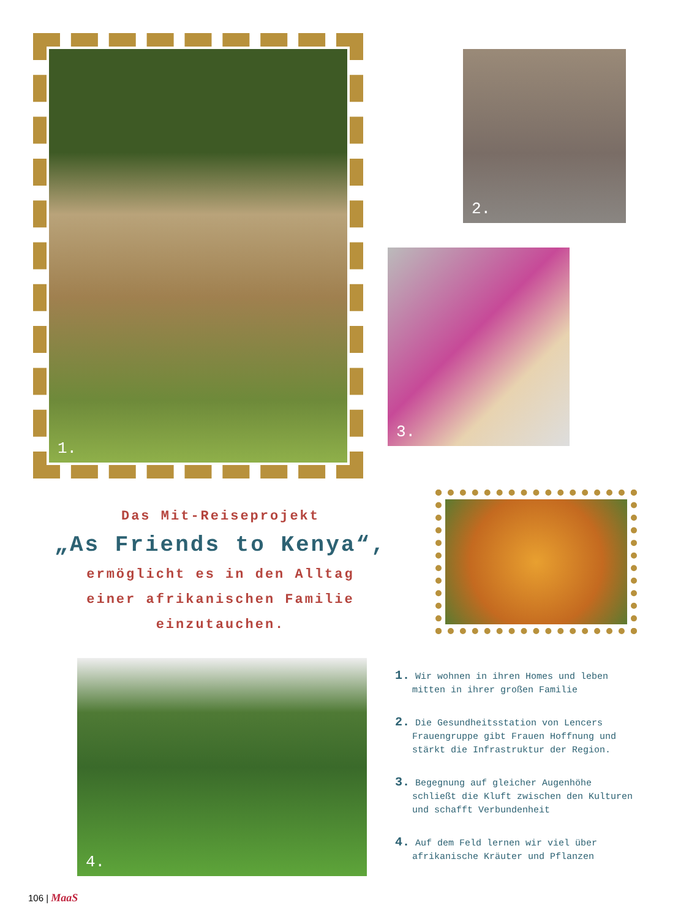1. 2.
3.
Das Mit-Reiseprojekt
„As Friends to Kenya“,
ermöglicht es in den Alltag
einer afrikanischen Familie
einzutauchen.
4.
1. Wir wohnen in ihren Homes und leben mitten in ihrer großen Familie
2. Die Gesundheitsstation von Lencers Frauengruppe gibt Frauen Hoffnung und stärkt die Infrastruktur der Region.
3. Begegnung auf gleicher Augenhöhe schließt die Kluft zwischen den Kulturen und schafft Verbundenheit
4. Auf dem Feld lernen wir viel über afrikanische Kräuter und Pflanzen
106 | MaaS